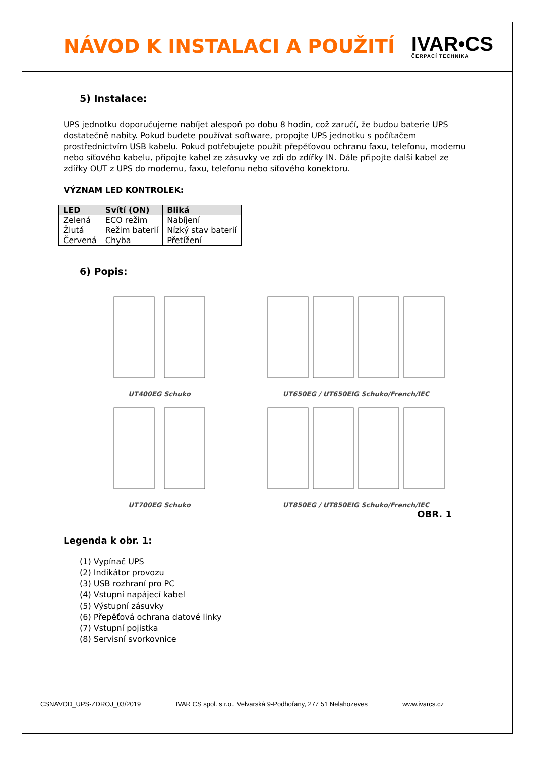NÁVOD K INSTALACI A POUŽITÍ
IVAR•CS
ČERPACÍ TECHNIKA
5) Instalace:
UPS jednotku doporučujeme nabíjet alespoň po dobu 8 hodin, což zaručí, že budou baterie UPS dostatečně nabity. Pokud budete používat software, propojte UPS jednotku s počítačem prostřednictvím USB kabelu. Pokud potřebujete použít přepěťovou ochranu faxu, telefonu, modemu nebo síťového kabelu, připojte kabel ze zásuvky ve zdi do zdířky IN. Dále připojte další kabel ze zdířky OUT z UPS do modemu, faxu, telefonu nebo síťového konektoru.
VÝZNAM LED KONTROLEK:
| LED | Svítí (ON) | Bliká |
| --- | --- | --- |
| Zelená | ECO režim | Nabíjení |
| Žlutá | Režim baterií | Nízký stav baterií |
| Červená | Chyba | Přetížení |
6) Popis:
UT400EG Schuko
UT650EG / UT650EIG Schuko/French/IEC
UT700EG Schuko
UT850EG / UT850EIG Schuko/French/IEC
OBR. 1
Legenda k obr. 1:
(1) Vypínač UPS
(2) Indikátor provozu
(3) USB rozhraní pro PC
(4) Vstupní napájecí kabel
(5) Výstupní zásuvky
(6) Přepěťová ochrana datové linky
(7) Vstupní pojistka
(8) Servisní svorkovnice
CSNAVOD_UPS-ZDROJ_03/2019 IVAR CS spol. s r.o., Velvarská 9-Podhořany, 277 51 Nelahozeves www.ivarcs.cz